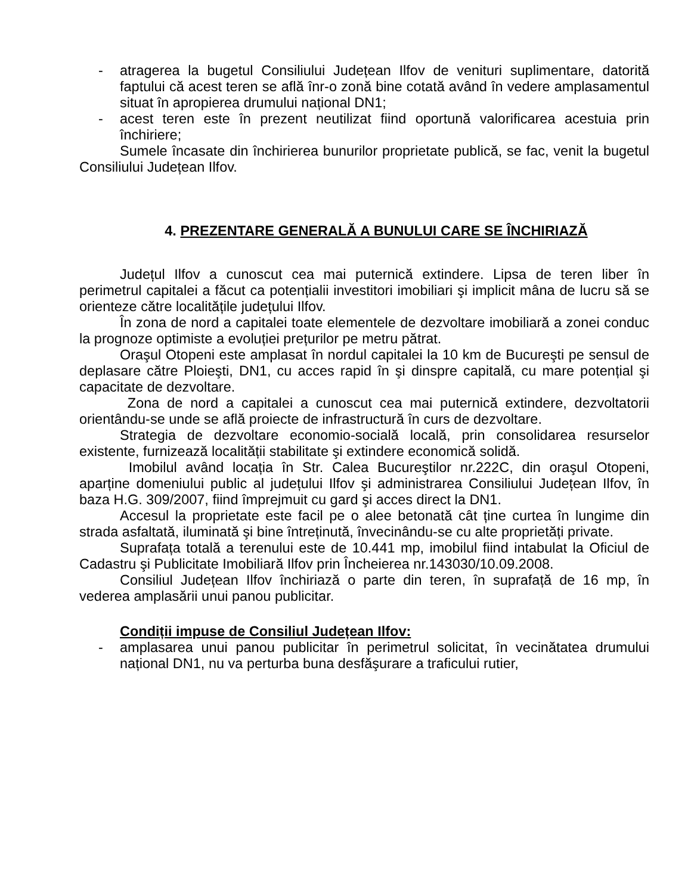- atragerea la bugetul Consiliului Județean Ilfov de venituri suplimentare, datorită faptului că acest teren se află înr-o zonă bine cotată având în vedere amplasamentul situat în apropierea drumului național DN1;
- acest teren este în prezent neutilizat fiind oportună valorificarea acestuia prin închiriere;
Sumele încasate din închirierea bunurilor proprietate publică, se fac, venit la bugetul Consiliului Județean Ilfov.
4. PREZENTARE GENERALĂ A BUNULUI CARE SE ÎNCHIRIAZĂ
Județul Ilfov a cunoscut cea mai puternică extindere. Lipsa de teren liber în perimetrul capitalei a făcut ca potențialii investitori imobiliari şi implicit mâna de lucru să se orienteze către localitățile județului Ilfov.
În zona de nord a capitalei toate elementele de dezvoltare imobiliară a zonei conduc la prognoze optimiste a evoluției prețurilor pe metru pătrat.
Oraşul Otopeni este amplasat în nordul capitalei la 10 km de Bucureşti pe sensul de deplasare către Ploieşti, DN1, cu acces rapid în şi dinspre capitală, cu mare potențial şi capacitate de dezvoltare.
Zona de nord a capitalei a cunoscut cea mai puternică extindere, dezvoltatorii orientându-se unde se află proiecte de infrastructură în curs de dezvoltare.
Strategia de dezvoltare economio-socială locală, prin consolidarea resurselor existente, furnizează localității stabilitate şi extindere economică solidă.
Imobilul având locația în Str. Calea Bucureştilor nr.222C, din oraşul Otopeni, aparține domeniului public al județului Ilfov şi administrarea Consiliului Județean Ilfov, în baza H.G. 309/2007, fiind împrejmuit cu gard şi acces direct la DN1.
Accesul la proprietate este facil pe o alee betonată cât ține curtea în lungime din strada asfaltată, iluminată şi bine întreținută, învecinându-se cu alte proprietăți private.
Suprafața totală a terenului este de 10.441 mp, imobilul fiind intabulat la Oficiul de Cadastru şi Publicitate Imobiliară Ilfov prin Încheierea nr.143030/10.09.2008.
Consiliul Județean Ilfov închiriază o parte din teren, în suprafață de 16 mp, în vederea amplasării unui panou publicitar.
Condiții impuse de Consiliul Județean Ilfov:
- amplasarea unui panou publicitar în perimetrul solicitat, în vecinătatea drumului național DN1, nu va perturba buna desfăşurare a traficului rutier,